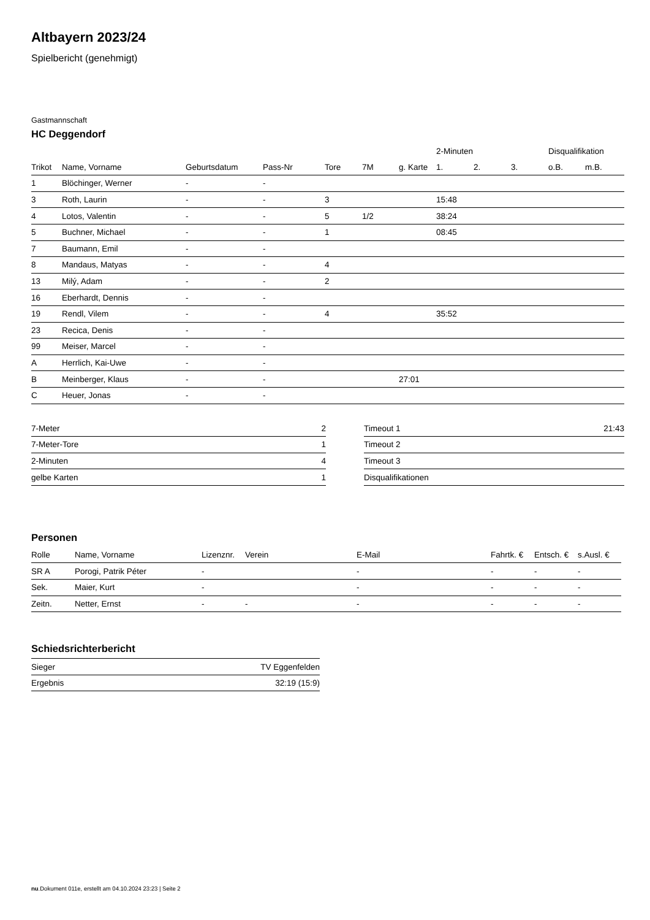Altbayern 2023/24
Spielbericht (genehmigt)
Gastmannschaft
HC Deggendorf
| | | | | | | | 2-Minuten | | | Disqualifikation | |
| --- | --- | --- | --- | --- | --- | --- | --- | --- | --- | --- | --- |
| Trikot | Name, Vorname | Geburtsdatum | Pass-Nr | Tore | 7M | g. Karte | 1. | 2. | 3. | o.B. | m.B. |
| 1 | Blöchinger, Werner | - | - | | | | | | | | |
| 3 | Roth, Laurin | - | - | 3 | | | 15:48 | | | | |
| 4 | Lotos, Valentin | - | - | 5 | 1/2 | | 38:24 | | | | |
| 5 | Buchner, Michael | - | - | 1 | | | 08:45 | | | | |
| 7 | Baumann, Emil | - | - | | | | | | | | |
| 8 | Mandaus, Matyas | - | - | 4 | | | | | | | |
| 13 | Milý, Adam | - | - | 2 | | | | | | | |
| 16 | Eberhardt, Dennis | - | - | | | | | | | | |
| 19 | Rendl, Vilem | - | - | 4 | | | 35:52 | | | | |
| 23 | Recica, Denis | - | - | | | | | | | | |
| 99 | Meiser, Marcel | - | - | | | | | | | | |
| A | Herrlich, Kai-Uwe | - | - | | | | | | | | |
| B | Meinberger, Klaus | - | - | | | 27:01 | | | | | |
| C | Heuer, Jonas | - | - | | | | | | | | |
| 7-Meter | 2 |
| 7-Meter-Tore | 1 |
| 2-Minuten | 4 |
| gelbe Karten | 1 |
| Timeout 1 | 21:43 |
| Timeout 2 | |
| Timeout 3 | |
| Disqualifikationen | |
Personen
| Rolle | Name, Vorname | Lizenznr. | Verein | E-Mail | Fahrtk. € | Entsch. € | s.Ausl. € |
| --- | --- | --- | --- | --- | --- | --- | --- |
| SR A | Porogi, Patrik Péter | - | | - | - | - | - |
| Sek. | Maier, Kurt | - | | - | - | - | - |
| Zeitn. | Netter, Ernst | - | - | - | - | - | - |
Schiedsrichterbericht
| Sieger | TV Eggenfelden |
| Ergebnis | 32:19 (15:9) |
nu.Dokument 011e, erstellt am 04.10.2024 23:23 | Seite 2